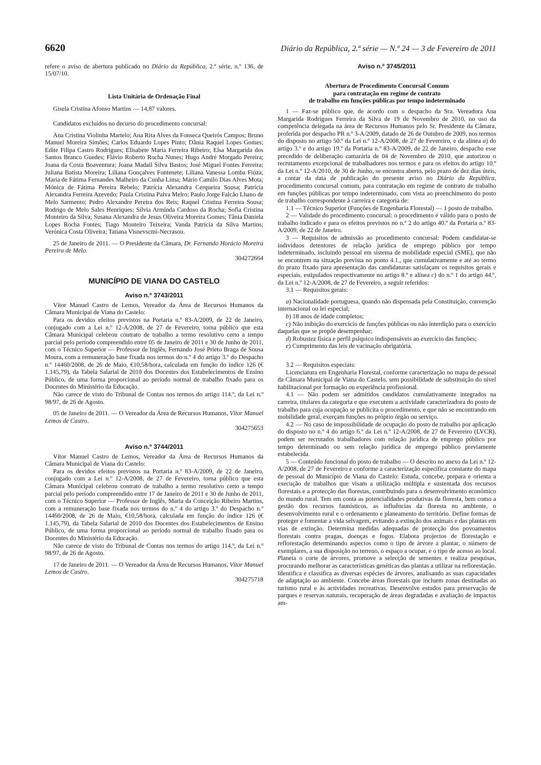6620 Diário da República, 2.ª série — N.º 24 — 3 de Fevereiro de 2011
refere o aviso de abertura publicado no Diário da República, 2.ª série, n.º 136, de 15/07/10.
Lista Unitária de Ordenação Final
Gisela Cristina Afonso Martins — 14,87 valores.
Candidatos excluídos no decurso do procedimento concursal:
Ana Cristina Violinha Martelo; Ana Rita Alves da Fonseca Queirós Campos; Bruno Manuel Moreira Simões; Carlos Eduardo Lopes Pinto; Dânia Raquel Lopes Gomes; Edite Filipa Castro Rodrigues; Elisabete Maria Ferreira Ribeiro; Elsa Margarida dos Santos Branco Guedes; Flávio Roberto Rocha Nunes; Hugo André Morgado Pereira; Joana da Costa Boaventura; Joana Madail Silva Bastos; José Miguel Fontes Ferreira; Juliana Batista Moreira; Liliana Gonçalves Fontenete; Liliana Vanessa Lomba Fiúza; Maria de Fátima Fernandes Malheiro da Cunha Lima; Mário Camilo Dias Alves Mota; Mónica de Fátima Pereira Rebelo; Patrícia Alexandra Cerqueira Sousa; Patrícia Alexandra Ferreira Azevedo; Paula Cristina Paiva Melro; Paulo Jorge Falcão Lhano de Melo Sarmento; Pedro Alexandre Pereira dos Reis; Raquel Cristina Ferreira Sousa; Rodrigo de Melo Sales Henriques; Sílvia Arminda Cardoso da Rocha; Sofia Cristina Monteiro da Silva; Susana Alexandra de Jesus Oliveira Moreira Gomes; Tânia Daniela Lopes Rocha Fontes; Tiago Monteiro Teixeira; Vanda Patrícia da Silva Martins; Verónica Costa Oliveira; Tatiana Visnevscmi-Necrasou.
25 de Janeiro de 2011. — O Presidente da Câmara, Dr. Fernando Horácio Moreira Pereira de Melo.
304272664
MUNICÍPIO DE VIANA DO CASTELO
Aviso n.º 3743/2011
Vítor Manuel Castro de Lemos, Vereador da Área de Recursos Humanos da Câmara Municipal de Viana do Castelo:
Para os devidos efeitos previstos na Portaria n.º 83-A/2009, de 22 de Janeiro, conjugado com a Lei n.º 12-A/2008, de 27 de Fevereiro, torna público que esta Câmara Municipal celebrou contrato de trabalho a termo resolutivo certo a tempo parcial pelo período compreendido entre 05 de Janeiro de 2011 e 30 de Junho de 2011, com o Técnico Superior — Professor de Inglês, Fernando José Prieto Braga de Sousa Moura, com a remuneração base fixada nos termos do n.º 4 do artigo 3.º do Despacho n.º 14460/2008, de 26 de Maio, €10,58/hora, calculada em função do índice 126 (€ 1.145,79), da Tabela Salarial de 2010 dos Docentes dos Estabelecimentos de Ensino Público, de uma forma proporcional ao período normal de trabalho fixado para os Docentes do Ministério da Educação.
Não carece de visto do Tribunal de Contas nos termos do artigo 114.º, da Lei n.º 98/97, de 26 de Agosto.
05 de Janeiro de 2011. — O Vereador da Área de Recursos Humanos, Vítor Manuel Lemos de Castro.
304275653
Aviso n.º 3744/2011
Vítor Manuel Castro de Lemos, Vereador da Área de Recursos Humanos da Câmara Municipal de Viana do Castelo:
Para os devidos efeitos previstos na Portaria n.º 83-A/2009, de 22 de Janeiro, conjugado com a Lei n.º 12-A/2008, de 27 de Fevereiro, torna público que esta Câmara Municipal celebrou contrato de trabalho a termo resolutivo certo a tempo parcial pelo período compreendido entre 17 de Janeiro de 2011 e 30 de Junho de 2011, com o Técnico Superior — Professor de Inglês, Maria da Conceição Ribeiro Martins, com a remuneração base fixada nos termos do n.º 4 do artigo 3.º do Despacho n.º 14460/2008, de 26 de Maio, €10,58/hora, calculada em função do índice 126 (€ 1.145,79), da Tabela Salarial de 2010 dos Docentes dos Estabelecimentos de Ensino Público, de uma forma proporcional ao período normal de trabalho fixado para os Docentes do Ministério da Educação.
Não carece de visto do Tribunal de Contas nos termos do artigo 114.º, da Lei n.º 98/97, de 26 de Agosto.
17 de Janeiro de 2011. — O Vereador da Área de Recursos Humanos, Vítor Manuel Lemos de Castro.
304275718
Aviso n.º 3745/2011
Abertura de Procedimento Concursal Comum
para contratação em regime de contrato
de trabalho em funções públicas por tempo indeterminado
1 — Faz-se público que, de acordo com o despacho da Sra. Vereadora Ana Margarida Rodrigues Ferreira da Silva de 19 de Novembro de 2010, no uso da competência delegada na área de Recursos Humanos pelo Sr. Presidente da Câmara, proferida por despacho PR n.º 3-A/2009, datado de 26 de Outubro de 2009, nos termos do disposto no artigo 50.º da Lei n.º 12-A/2008, de 27 de Fevereiro, e da alínea a) do artigo 3.º e do artigo 19.º da Portaria n.º 83-A/2009, de 22 de Janeiro, despacho esse precedido de deliberação camarária de 04 de Novembro de 2010, que autorizou o recrutamento excepcional de trabalhadores nos termos e para os efeitos do artigo 10.º da Lei n.º 12-A/2010, de 30 de Junho, se encontra aberto, pelo prazo de dez dias úteis, a contar da data de publicação do presente aviso no Diário da República, procedimento concursal comum, para contratação em regime de contrato de trabalho em funções públicas por tempo indeterminado, com vista ao preenchimento do posto de trabalho correspondente à carreira e categoria de:
1.1 — Técnico Superior (Funções de Engenharia Florestal) — 1 posto de trabalho.
2 — Validade do procedimento concursal: o procedimento é válido para o posto de trabalho indicado e para os efeitos previstos no n.º 2 do artigo 40.º da Portaria n.º 83-A/2009, de 22 de Janeiro.
3 — Requisitos de admissão ao procedimento concursal: Podem candidatar-se indivíduos detentores de relação jurídica de emprego público por tempo indeterminado, incluindo pessoal em sistema de mobilidade especial (SME), que não se encontrem na situação prevista no ponto 4.1., que cumulativamente e até ao termo do prazo fixado para apresentação das candidaturas satisfaçam os requisitos gerais e especiais, estipulados respectivamente no artigo 8.º e alínea c) do n.º 1 do artigo 44.º, da Lei n.º 12-A/2008, de 27 de Fevereiro, a seguir referidos:
3.1 — Requisitos gerais:
a) Nacionalidade portuguesa, quando não dispensada pela Constituição, convenção internacional ou lei especial;
b) 18 anos de idade completos;
c) Não inibição do exercício de funções públicas ou não interdição para o exercício daquelas que se propõe desempenhar;
d) Robustez física e perfil psíquico indispensáveis ao exercício das funções;
e) Cumprimento das leis de vacinação obrigatória.
3.2 — Requisitos especiais:
Licenciatura em Engenharia Florestal, conforme caracterização no mapa de pessoal da Câmara Municipal de Viana do Castelo, sem possibilidade de substituição do nível habilitacional por formação ou experiência profissional.
4.1 — Não podem ser admitidos candidatos cumulativamente integrados na carreira, titulares da categoria e que executem a actividade caracterizadora do posto de trabalho para cuja ocupação se publicita o procedimento, e que não se encontrando em mobilidade geral, exerçam funções no próprio órgão ou serviço.
4.2 — No caso de impossibilidade de ocupação do posto de trabalho por aplicação do disposto no n.º 4 do artigo 6.º da Lei n.º 12-A/2008, de 27 de Fevereiro (LVCR), podem ser recrutados trabalhadores com relação jurídica de emprego público por tempo determinado ou sem relação jurídica de emprego público previamente estabelecida.
5 — Conteúdo funcional do posto de trabalho — O descrito no anexo da Lei n.º 12-A/2008, de 27 de Fevereiro e conforme a caracterização específica constante do mapa de pessoal do Município de Viana do Castelo: Estuda, concebe, prepara e orienta a execução de trabalhos que visam a utilização múltipla e sustentada dos recursos florestais e a protecção das florestas, contribuindo para o desenvolvimento económico do mundo rural. Tem em conta as potencialidades produtivas da floresta, bem como a gestão dos recursos faunísticos, as influências da floresta no ambiente, o desenvolvimento rural e o ordenamento e planeamento do território. Define formas de proteger e fomentar a vida selvagem, evitando a extinção dos animais e das plantas em vias de extinção. Determina medidas adequadas de protecção dos povoamentos florestais contra pragas, doenças e fogos. Elabora projectos de florestação e reflorestação determinando aspectos como o tipo de árvore a plantar, o número de exemplares, a sua disposição no terreno, o espaço a ocupar, e o tipo de acesso ao local. Planeia o corte de árvores, promove a selecção de sementes e realiza pesquisas, procurando melhorar as características genéticas das plantas a utilizar na reflorestação. Identifica e classifica as diversas espécies de árvores, analisando as suas capacidades de adaptação ao ambiente. Concebe áreas florestais que incluem zonas destinadas ao turismo rural e às actividades recreativas. Desenvolve estudos para preservação de parques e reservas naturais, recuperação de áreas degradadas e avaliação de impactos am-